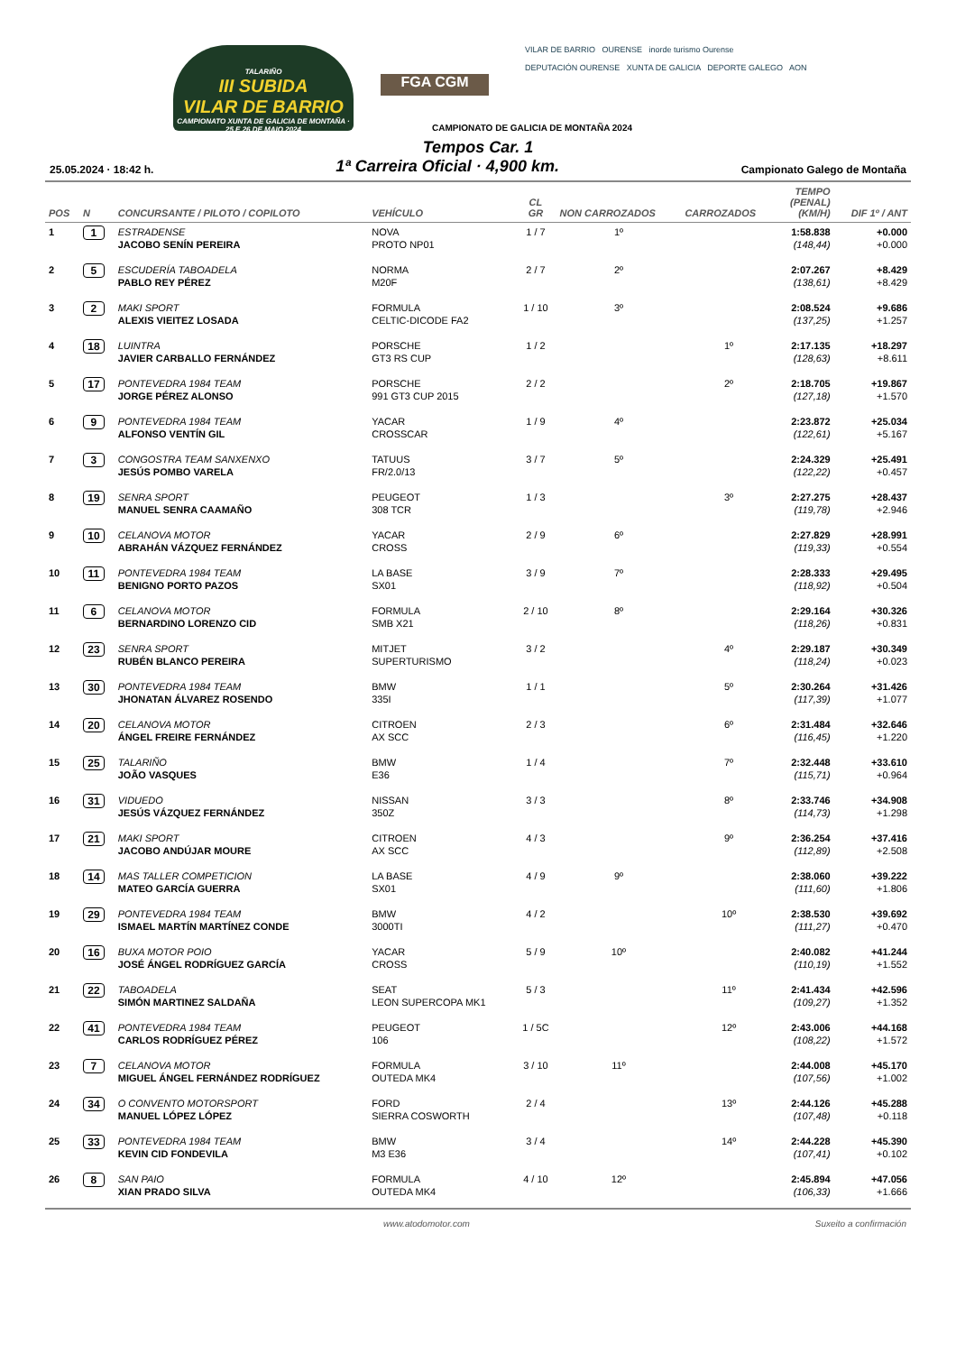TALARIÑO
III SUBIDA
VILAR DE BARRIO
CAMPIONATO XUNTA DE GALICIA DE MONTAÑA · 25 E 26 DE MAIO 2024
FGA CGM
VILAR DE BARRIO OURENSE inorde turismo Ourense
DEPUTACIÓN OURENSE XUNTA DE GALICIA DEPORTE GALEGO AON
CAMPIONATO DE GALICIA DE MONTAÑA 2024
Tempos Car. 1
25.05.2024 · 18:42 h. 1ª Carreira Oficial · 4,900 km. Campionato Galego de Montaña
| POS | N | CONCURSANTE / PILOTO / COPILOTO | VEHÍCULO | CL GR | NON CARROZADOS | CARROZADOS | TEMPO (PENAL) (KM/H) | DIF 1º / ANT |
| --- | --- | --- | --- | --- | --- | --- | --- | --- |
| 1 | 1 | ESTRADENSE JACOBO SENÍN PEREIRA | NOVA PROTO NP01 | 1 / 7 | 1º | | 1:58.838 (148,44) | +0.000 +0.000 |
| 2 | 5 | ESCUDERÍA TABOADELA PABLO REY PÉREZ | NORMA M20F | 2 / 7 | 2º | | 2:07.267 (138,61) | +8.429 +8.429 |
| 3 | 2 | MAKI SPORT ALEXIS VIEITEZ LOSADA | FORMULA CELTIC-DICODE FA2 | 1 / 10 | 3º | | 2:08.524 (137,25) | +9.686 +1.257 |
| 4 | 18 | LUINTRA JAVIER CARBALLO FERNÁNDEZ | PORSCHE GT3 RS CUP | 1 / 2 | | 1º | 2:17.135 (128,63) | +18.297 +8.611 |
| 5 | 17 | PONTEVEDRA 1984 TEAM JORGE PÉREZ ALONSO | PORSCHE 991 GT3 CUP 2015 | 2 / 2 | | 2º | 2:18.705 (127,18) | +19.867 +1.570 |
| 6 | 9 | PONTEVEDRA 1984 TEAM ALFONSO VENTÍN GIL | YACAR CROSSCAR | 1 / 9 | 4º | | 2:23.872 (122,61) | +25.034 +5.167 |
| 7 | 3 | CONGOSTRA TEAM SANXENXO JESÚS POMBO VARELA | TATUUS FR/2.0/13 | 3 / 7 | 5º | | 2:24.329 (122,22) | +25.491 +0.457 |
| 8 | 19 | SENRA SPORT MANUEL SENRA CAAMAÑO | PEUGEOT 308 TCR | 1 / 3 | | 3º | 2:27.275 (119,78) | +28.437 +2.946 |
| 9 | 10 | CELANOVA MOTOR ABRAHÁN VÁZQUEZ FERNÁNDEZ | YACAR CROSS | 2 / 9 | 6º | | 2:27.829 (119,33) | +28.991 +0.554 |
| 10 | 11 | PONTEVEDRA 1984 TEAM BENIGNO PORTO PAZOS | LA BASE SX01 | 3 / 9 | 7º | | 2:28.333 (118,92) | +29.495 +0.504 |
| 11 | 6 | CELANOVA MOTOR BERNARDINO LORENZO CID | FORMULA SMB X21 | 2 / 10 | 8º | | 2:29.164 (118,26) | +30.326 +0.831 |
| 12 | 23 | SENRA SPORT RUBÉN BLANCO PEREIRA | MITJET SUPERTURISMO | 3 / 2 | | 4º | 2:29.187 (118,24) | +30.349 +0.023 |
| 13 | 30 | PONTEVEDRA 1984 TEAM JHONATAN ÁLVAREZ ROSENDO | BMW 335I | 1 / 1 | | 5º | 2:30.264 (117,39) | +31.426 +1.077 |
| 14 | 20 | CELANOVA MOTOR ÁNGEL FREIRE FERNÁNDEZ | CITROEN AX SCC | 2 / 3 | | 6º | 2:31.484 (116,45) | +32.646 +1.220 |
| 15 | 25 | TALARIÑO JOÃO VASQUES | BMW E36 | 1 / 4 | | 7º | 2:32.448 (115,71) | +33.610 +0.964 |
| 16 | 31 | VIDUEDO JESÚS VÁZQUEZ FERNÁNDEZ | NISSAN 350Z | 3 / 3 | | 8º | 2:33.746 (114,73) | +34.908 +1.298 |
| 17 | 21 | MAKI SPORT JACOBO ANDÚJAR MOURE | CITROEN AX SCC | 4 / 3 | | 9º | 2:36.254 (112,89) | +37.416 +2.508 |
| 18 | 14 | MAS TALLER COMPETICION MATEO GARCÍA GUERRA | LA BASE SX01 | 4 / 9 | 9º | | 2:38.060 (111,60) | +39.222 +1.806 |
| 19 | 29 | PONTEVEDRA 1984 TEAM ISMAEL MARTÍN MARTÍNEZ CONDE | BMW 3000TI | 4 / 2 | | 10º | 2:38.530 (111,27) | +39.692 +0.470 |
| 20 | 16 | BUXA MOTOR POIO JOSÉ ÁNGEL RODRÍGUEZ GARCÍA | YACAR CROSS | 5 / 9 | 10º | | 2:40.082 (110,19) | +41.244 +1.552 |
| 21 | 22 | TABOADELA SIMÓN MARTINEZ SALDAÑA | SEAT LEON SUPERCOPA MK1 | 5 / 3 | | 11º | 2:41.434 (109,27) | +42.596 +1.352 |
| 22 | 41 | PONTEVEDRA 1984 TEAM CARLOS RODRÍGUEZ PÉREZ | PEUGEOT 106 | 1 / 5C | | 12º | 2:43.006 (108,22) | +44.168 +1.572 |
| 23 | 7 | CELANOVA MOTOR MIGUEL ÁNGEL FERNÁNDEZ RODRÍGUEZ | FORMULA OUTEDA MK4 | 3 / 10 | 11º | | 2:44.008 (107,56) | +45.170 +1.002 |
| 24 | 34 | O CONVENTO MOTORSPORT MANUEL LÓPEZ LÓPEZ | FORD SIERRA COSWORTH | 2 / 4 | | 13º | 2:44.126 (107,48) | +45.288 +0.118 |
| 25 | 33 | PONTEVEDRA 1984 TEAM KEVIN CID FONDEVILA | BMW M3 E36 | 3 / 4 | | 14º | 2:44.228 (107,41) | +45.390 +0.102 |
| 26 | 8 | SAN PAIO XIAN PRADO SILVA | FORMULA OUTEDA MK4 | 4 / 10 | 12º | | 2:45.894 (106,33) | +47.056 +1.666 |
www.atodomotor.com Suxeito a confirmación